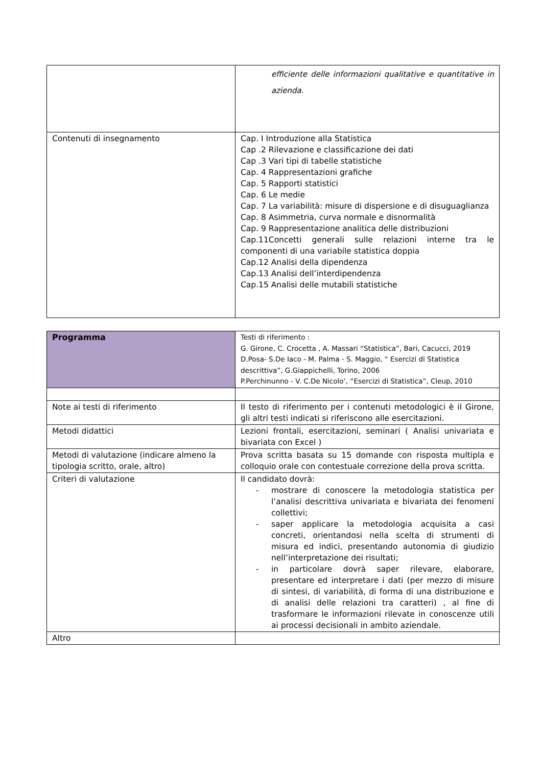| | efficiente delle informazioni qualitative e quantitative in azienda. |
| Contenuti di insegnamento | Cap. I Introduzione alla Statistica Cap .2 Rilevazione e classificazione dei dati Cap .3 Vari tipi di tabelle statistiche Cap. 4 Rappresentazioni grafiche Cap. 5 Rapporti statistici Cap. 6 Le medie Cap. 7 La variabilità: misure di dispersione e di disuguaglianza Cap. 8 Asimmetria, curva normale e disnormalità Cap. 9 Rappresentazione analitica delle distribuzioni Cap.11Concetti generali sulle relazioni interne tra le componenti di una variabile statistica doppia Cap.12 Analisi della dipendenza Cap.13 Analisi dell’interdipendenza Cap.15 Analisi delle mutabili statistiche |
| Programma | Testi di riferimento : G. Girone, C. Crocetta , A. Massari “Statistica”, Bari, Cacucci, 2019 D.Posa- S.De Iaco - M. Palma - S. Maggio, “ Esercizi di Statistica descrittiva”, G.Giappichelli, Torino, 2006 P.Perchinunno - V. C.De Nicolo’, “Esercizi di Statistica”, Cleup, 2010 |
| Note ai testi di riferimento | Il testo di riferimento per i contenuti metodologici è il Girone, gli altri testi indicati si riferiscono alle esercitazioni. |
| Metodi didattici | Lezioni frontali, esercitazioni, seminari ( Analisi univariata e bivariata con Excel ) |
| Metodi di valutazione (indicare almeno la tipologia scritto, orale, altro) | Prova scritta basata su 15 domande con risposta multipla e colloquio orale con contestuale correzione della prova scritta. |
| Criteri di valutazione | Il candidato dovrà: - mostrare di conoscere la metodologia statistica per l’analisi descrittiva univariata e bivariata dei fenomeni collettivi; - saper applicare la metodologia acquisita a casi concreti, orientandosi nella scelta di strumenti di misura ed indici, presentando autonomia di giudizio nell’interpretazione dei risultati; - in particolare dovrà saper rilevare, elaborare, presentare ed interpretare i dati (per mezzo di misure di sintesi, di variabilità, di forma di una distribuzione e di analisi delle relazioni tra caratteri) , al fine di trasformare le informazioni rilevate in conoscenze utili ai processi decisionali in ambito aziendale. |
| Altro | |